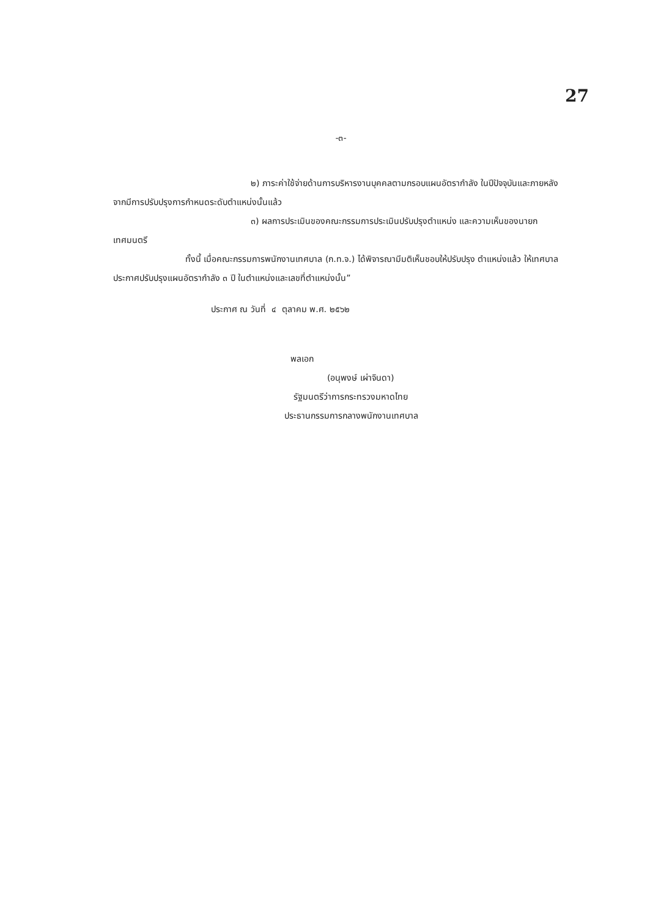27
-๓-
๒) ภาระค่าใช้จ่ายด้านการบริหารงานบุคคลตามกรอบแผนอัตรากำลัง ในปีปัจจุบันและภายหลังจากมีการปรับปรุงการกำหนดระดับตำแหน่งนั้นแล้ว
๓) ผลการประเมินของคณะกรรมการประเมินปรับปรุงตำแหน่ง และความเห็นของนายกเทศมนตรี
ทั้งนี้ เมื่อคณะกรรมการพนักงานเทศบาล (ก.ท.จ.) ได้พิจารณามีมติเห็นชอบให้ปรับปรุง ตำแหน่งแล้ว ให้เทศบาลประกาศปรับปรุงแผนอัตรากำลัง ๓ ปี ในตำแหน่งและเลขที่ตำแหน่งนั้น”
ประกาศ ณ วันที่ ๔ ตุลาคม พ.ศ. ๒๕๖๒
พลเอก
(อนุพงษ์ เผ่าจินดา)
รัฐมนตรีว่าการกระทรวงมหาดไทย
ประธานกรรมการกลางพนักงานเทศบาล